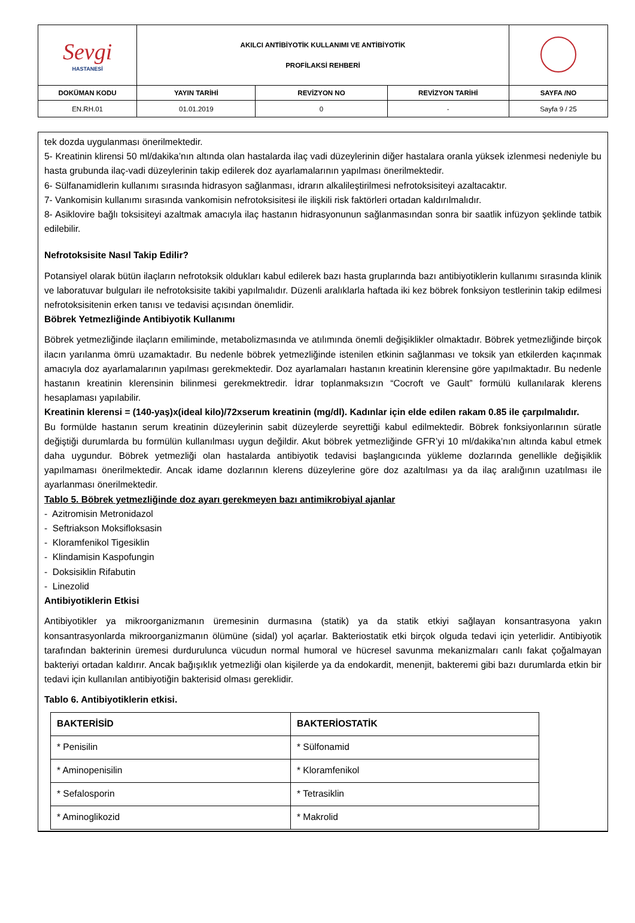| Sevgi HASTANESİ | AKILCI ANTİBİYOTİK KULLANIMI VE ANTİBİYOTİK PROFİLAKSİ REHBERİ | | | |
| DOKÜMAN KODU | YAYIN TARİHİ | REVİZYON NO | REVİZYON TARİHİ | SAYFA /NO |
| EN.RH.01 | 01.01.2019 | 0 | - | Sayfa 9 / 25 |
tek dozda uygulanması önerilmektedir.
5- Kreatinin klirensi 50 ml/dakika’nın altında olan hastalarda ilaç vadi düzeylerinin diğer hastalara oranla yüksek izlenmesi nedeniyle bu hasta grubunda ilaç-vadi düzeylerinin takip edilerek doz ayarlamalarının yapılması önerilmektedir.
6- Sülfanamidlerin kullanımı sırasında hidrasyon sağlanması, idrarın alkalileştirilmesi nefrotoksisiteyi azaltacaktır.
7- Vankomisin kullanımı sırasında vankomisin nefrotoksisitesi ile ilişkili risk faktörleri ortadan kaldırılmalıdır.
8- Asiklovire bağlı toksisiteyi azaltmak amacıyla ilaç hastanın hidrasyonunun sağlanmasından sonra bir saatlik infüzyon şeklinde tatbik edilebilir.
Nefrotoksisite Nasıl Takip Edilir?
Potansiyel olarak bütün ilaçların nefrotoksik oldukları kabul edilerek bazı hasta gruplarında bazı antibiyotiklerin kullanımı sırasında klinik ve laboratuvar bulguları ile nefrotoksisite takibi yapılmalıdır. Düzenli aralıklarla haftada iki kez böbrek fonksiyon testlerinin takip edilmesi nefrotoksisitenin erken tanısı ve tedavisi açısından önemlidir.
Böbrek Yetmezliğinde Antibiyotik Kullanımı
Böbrek yetmezliğinde ilaçların emiliminde, metabolizmasında ve atılımında önemli değişiklikler olmaktadır. Böbrek yetmezliğinde birçok ilacın yarılanma ömrü uzamaktadır. Bu nedenle böbrek yetmezliğinde istenilen etkinin sağlanması ve toksik yan etkilerden kaçınmak amacıyla doz ayarlamalarının yapılması gerekmektedir. Doz ayarlamaları hastanın kreatinin klerensine göre yapılmaktadır. Bu nedenle hastanın kreatinin klerensinin bilinmesi gerekmektredir. İdrar toplanmaksızın “Cocroft ve Gault” formülü kullanılarak klerens hesaplaması yapılabilir.
Kreatinin klerensi = (140-yaş)x(ideal kilo)/72xserum kreatinin (mg/dl). Kadınlar için elde edilen rakam 0.85 ile çarpılmalıdır.
Bu formülde hastanın serum kreatinin düzeylerinin sabit düzeylerde seyrettiği kabul edilmektedir. Böbrek fonksiyonlarının süratle değiştiği durumlarda bu formülün kullanılması uygun değildir. Akut böbrek yetmezliğinde GFR’yi 10 ml/dakika’nın altında kabul etmek daha uygundur. Böbrek yetmezliği olan hastalarda antibiyotik tedavisi başlangıcında yükleme dozlarında genellikle değişiklik yapılmaması önerilmektedir. Ancak idame dozlarının klerens düzeylerine göre doz azaltılması ya da ilaç aralığının uzatılması ile ayarlanması önerilmektedir.
Tablo 5. Böbrek yetmezliğinde doz ayarı gerekmeyen bazı antimikrobiyal ajanlar
- Azitromisin Metronidazol
- Seftriakson Moksifloksasin
- Kloramfenikol Tigesiklin
- Klindamisin Kaspofungin
- Doksisiklin Rifabutin
- Linezolid
Antibiyotiklerin Etkisi
Antibiyotikler ya mikroorganizmanın üremesinin durmasına (statik) ya da statik etkiyi sağlayan konsantrasyona yakın konsantrasyonlarda mikroorganizmanın ölümüne (sidal) yol açarlar. Bakteriostatik etki birçok olguda tedavi için yeterlidir. Antibiyotik tarafından bakterinin üremesi durdurulunca vücudun normal humoral ve hücresel savunma mekanizmaları canlı fakat çoğalmayan bakteriyi ortadan kaldırır. Ancak bağışıklık yetmezliği olan kişilerde ya da endokardit, menenjit, bakteremi gibi bazı durumlarda etkin bir tedavi için kullanılan antibiyotiğin bakterisid olması gereklidir.
Tablo 6. Antibiyotiklerin etkisi.
| BAKTERİSİD | BAKTERİOSTATİK |
| * Penisilin | * Sülfonamid |
| * Aminopenisilin | * Kloramfenikol |
| * Sefalosporin | * Tetrasiklin |
| * Aminoglikozid | * Makrolid |